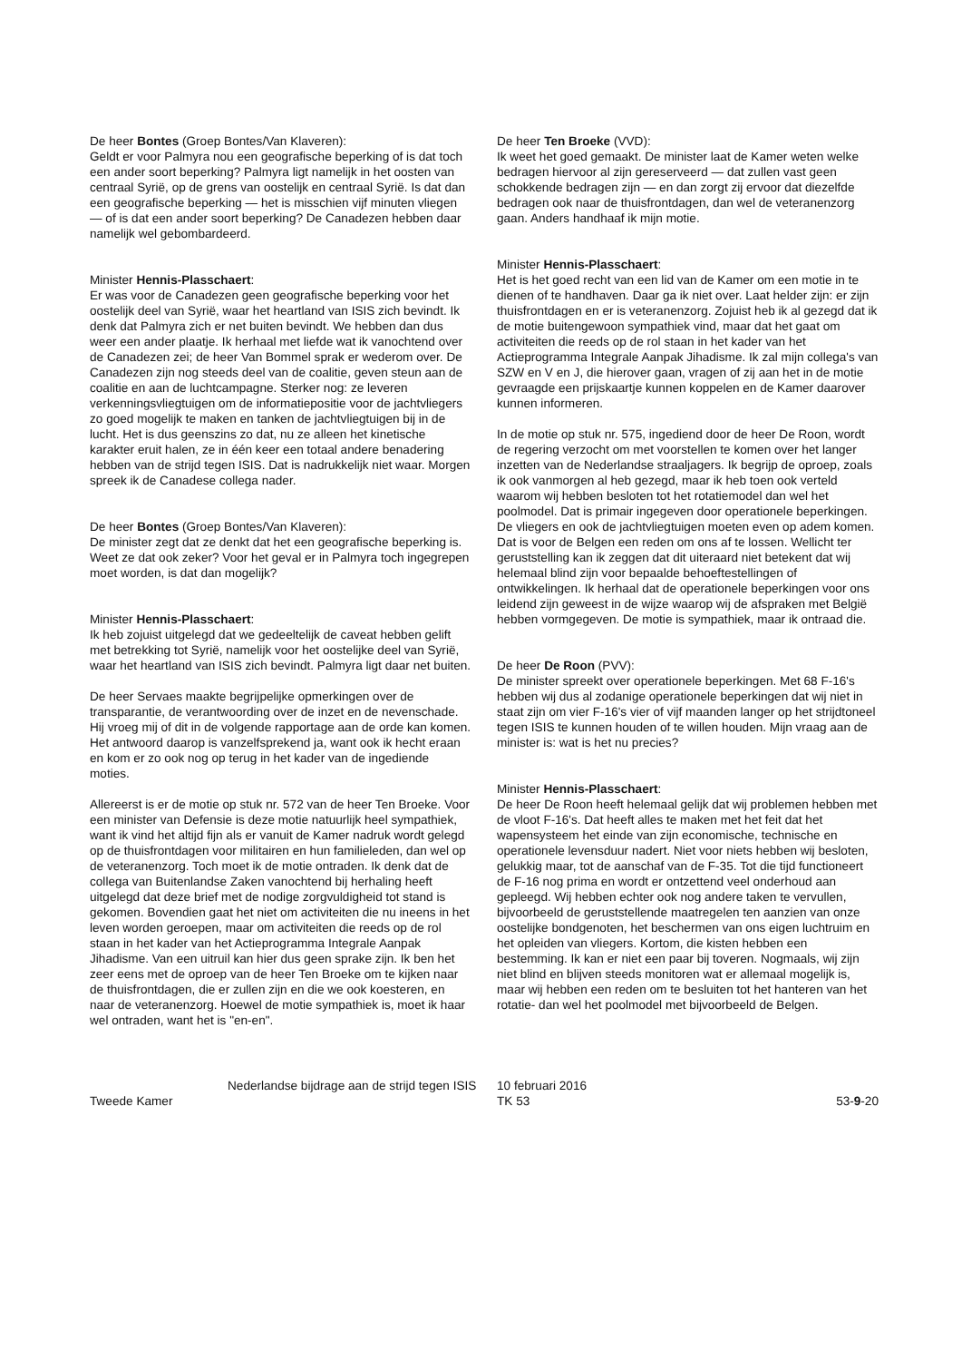De heer Bontes (Groep Bontes/Van Klaveren):
Geldt er voor Palmyra nou een geografische beperking of is dat toch een ander soort beperking? Palmyra ligt namelijk in het oosten van centraal Syrië, op de grens van oostelijk en centraal Syrië. Is dat dan een geografische beperking — het is misschien vijf minuten vliegen — of is dat een ander soort beperking? De Canadezen hebben daar namelijk wel gebombardeerd.
Minister Hennis-Plasschaert:
Er was voor de Canadezen geen geografische beperking voor het oostelijk deel van Syrië, waar het heartland van ISIS zich bevindt. Ik denk dat Palmyra zich er net buiten bevindt. We hebben dan dus weer een ander plaatje. Ik herhaal met liefde wat ik vanochtend over de Canadezen zei; de heer Van Bommel sprak er wederom over. De Canadezen zijn nog steeds deel van de coalitie, geven steun aan de coalitie en aan de luchtcampagne. Sterker nog: ze leveren verkenningsvliegtuigen om de informatiepositie voor de jachtvliegers zo goed mogelijk te maken en tanken de jachtvliegtuigen bij in de lucht. Het is dus geenszins zo dat, nu ze alleen het kinetische karakter eruit halen, ze in één keer een totaal andere benadering hebben van de strijd tegen ISIS. Dat is nadrukkelijk niet waar. Morgen spreek ik de Canadese collega nader.
De heer Bontes (Groep Bontes/Van Klaveren):
De minister zegt dat ze denkt dat het een geografische beperking is. Weet ze dat ook zeker? Voor het geval er in Palmyra toch ingegrepen moet worden, is dat dan mogelijk?
Minister Hennis-Plasschaert:
Ik heb zojuist uitgelegd dat we gedeeltelijk de caveat hebben gelift met betrekking tot Syrië, namelijk voor het oostelijke deel van Syrië, waar het heartland van ISIS zich bevindt. Palmyra ligt daar net buiten.
De heer Servaes maakte begrijpelijke opmerkingen over de transparantie, de verantwoording over de inzet en de nevenschade. Hij vroeg mij of dit in de volgende rapportage aan de orde kan komen. Het antwoord daarop is vanzelfsprekend ja, want ook ik hecht eraan en kom er zo ook nog op terug in het kader van de ingediende moties.
Allereerst is er de motie op stuk nr. 572 van de heer Ten Broeke. Voor een minister van Defensie is deze motie natuurlijk heel sympathiek, want ik vind het altijd fijn als er vanuit de Kamer nadruk wordt gelegd op de thuisfrontdagen voor militairen en hun familieleden, dan wel op de veteranenzorg. Toch moet ik de motie ontraden. Ik denk dat de collega van Buitenlandse Zaken vanochtend bij herhaling heeft uitgelegd dat deze brief met de nodige zorgvuldigheid tot stand is gekomen. Bovendien gaat het niet om activiteiten die nu ineens in het leven worden geroepen, maar om activiteiten die reeds op de rol staan in het kader van het Actieprogramma Integrale Aanpak Jihadisme. Van een uitruil kan hier dus geen sprake zijn. Ik ben het zeer eens met de oproep van de heer Ten Broeke om te kijken naar de thuisfrontdagen, die er zullen zijn en die we ook koesteren, en naar de veteranenzorg. Hoewel de motie sympathiek is, moet ik haar wel ontraden, want het is "en-en".
De heer Ten Broeke (VVD):
Ik weet het goed gemaakt. De minister laat de Kamer weten welke bedragen hiervoor al zijn gereserveerd — dat zullen vast geen schokkende bedragen zijn — en dan zorgt zij ervoor dat diezelfde bedragen ook naar de thuisfrontdagen, dan wel de veteranenzorg gaan. Anders handhaaf ik mijn motie.
Minister Hennis-Plasschaert:
Het is het goed recht van een lid van de Kamer om een motie in te dienen of te handhaven. Daar ga ik niet over. Laat helder zijn: er zijn thuisfrontdagen en er is veteranenzorg. Zojuist heb ik al gezegd dat ik de motie buitengewoon sympathiek vind, maar dat het gaat om activiteiten die reeds op de rol staan in het kader van het Actieprogramma Integrale Aanpak Jihadisme. Ik zal mijn collega's van SZW en V en J, die hierover gaan, vragen of zij aan het in de motie gevraagde een prijskaartje kunnen koppelen en de Kamer daarover kunnen informeren.
In de motie op stuk nr. 575, ingediend door de heer De Roon, wordt de regering verzocht om met voorstellen te komen over het langer inzetten van de Nederlandse straaljagers. Ik begrijp de oproep, zoals ik ook vanmorgen al heb gezegd, maar ik heb toen ook verteld waarom wij hebben besloten tot het rotatiemodel dan wel het poolmodel. Dat is primair ingegeven door operationele beperkingen. De vliegers en ook de jachtvliegtuigen moeten even op adem komen. Dat is voor de Belgen een reden om ons af te lossen. Wellicht ter geruststelling kan ik zeggen dat dit uiteraard niet betekent dat wij helemaal blind zijn voor bepaalde behoeftestellingen of ontwikkelingen. Ik herhaal dat de operationele beperkingen voor ons leidend zijn geweest in de wijze waarop wij de afspraken met België hebben vormgegeven. De motie is sympathiek, maar ik ontraad die.
De heer De Roon (PVV):
De minister spreekt over operationele beperkingen. Met 68 F-16's hebben wij dus al zodanige operationele beperkingen dat wij niet in staat zijn om vier F-16's vier of vijf maanden langer op het strijdtoneel tegen ISIS te kunnen houden of te willen houden. Mijn vraag aan de minister is: wat is het nu precies?
Minister Hennis-Plasschaert:
De heer De Roon heeft helemaal gelijk dat wij problemen hebben met de vloot F-16's. Dat heeft alles te maken met het feit dat het wapensysteem het einde van zijn economische, technische en operationele levensduur nadert. Niet voor niets hebben wij besloten, gelukkig maar, tot de aanschaf van de F-35. Tot die tijd functioneert de F-16 nog prima en wordt er ontzettend veel onderhoud aan gepleegd. Wij hebben echter ook nog andere taken te vervullen, bijvoorbeeld de geruststellende maatregelen ten aanzien van onze oostelijke bondgenoten, het beschermen van ons eigen luchtruim en het opleiden van vliegers. Kortom, die kisten hebben een bestemming. Ik kan er niet een paar bij toveren. Nogmaals, wij zijn niet blind en blijven steeds monitoren wat er allemaal mogelijk is, maar wij hebben een reden om te besluiten tot het hanteren van het rotatie- dan wel het poolmodel met bijvoorbeeld de Belgen.
Tweede Kamer
Nederlandse bijdrage aan de strijd tegen ISIS
10 februari 2016
TK 53
53-9-20